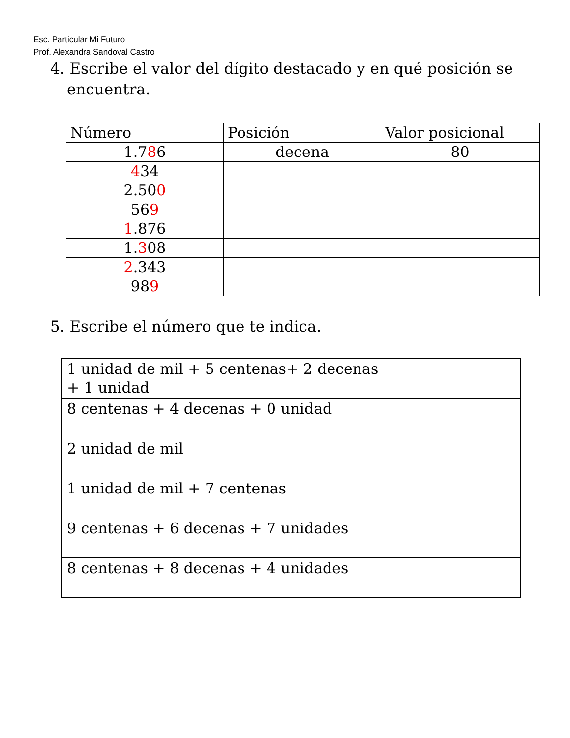Esc. Particular Mi Futuro
Prof. Alexandra Sandoval Castro
4. Escribe el valor del dígito destacado y en qué posición se
encuentra.
| Número | Posición | Valor posicional |
| --- | --- | --- |
| 1.7 8 6 | decena | 80 |
| 4 34 | | |
| 2.50 0 | | |
| 56 9 | | |
| 1 .876 | | |
| 1. 3 08 | | |
| 2 .343 | | |
| 98 9 | | |
5. Escribe el número que te indica.
| 1 unidad de mil + 5 centenas+ 2 decenas + 1 unidad | |
| 8 centenas + 4 decenas + 0 unidad | |
| 2 unidad de mil | |
| 1 unidad de mil + 7 centenas | |
| 9 centenas + 6 decenas + 7 unidades | |
| 8 centenas + 8 decenas + 4 unidades | |